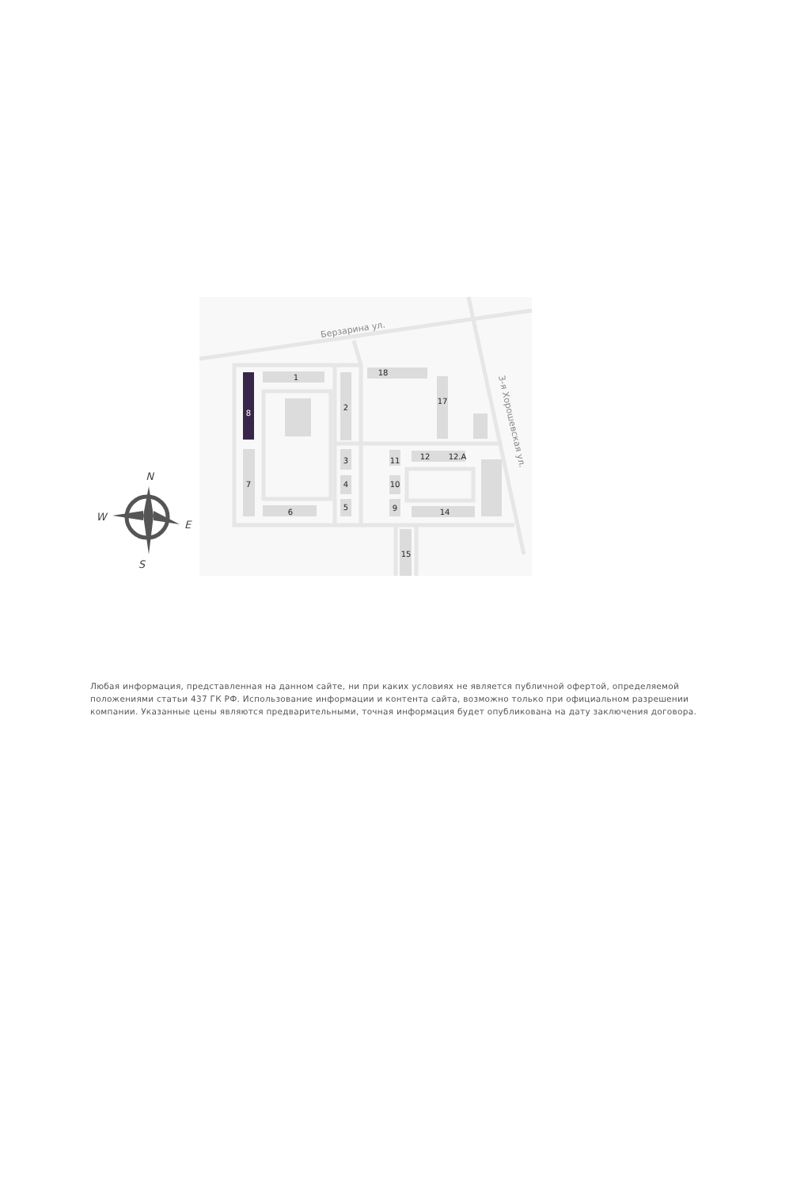1
2
18
17
8
7
6
3
4
5
11
10
9
12
12.A
14
15
Берзарина ул.
3-я Хорошевская ул.
N
W
E
S
Любая информация, представленная на данном сайте, ни при каких условиях не является публичной офертой, определяемой положениями статьи 437 ГК РФ. Использование информации и контента сайта, возможно только при официальном разрешении компании. Указанные цены являются предварительными, точная информация будет опубликована на дату заключения договора.